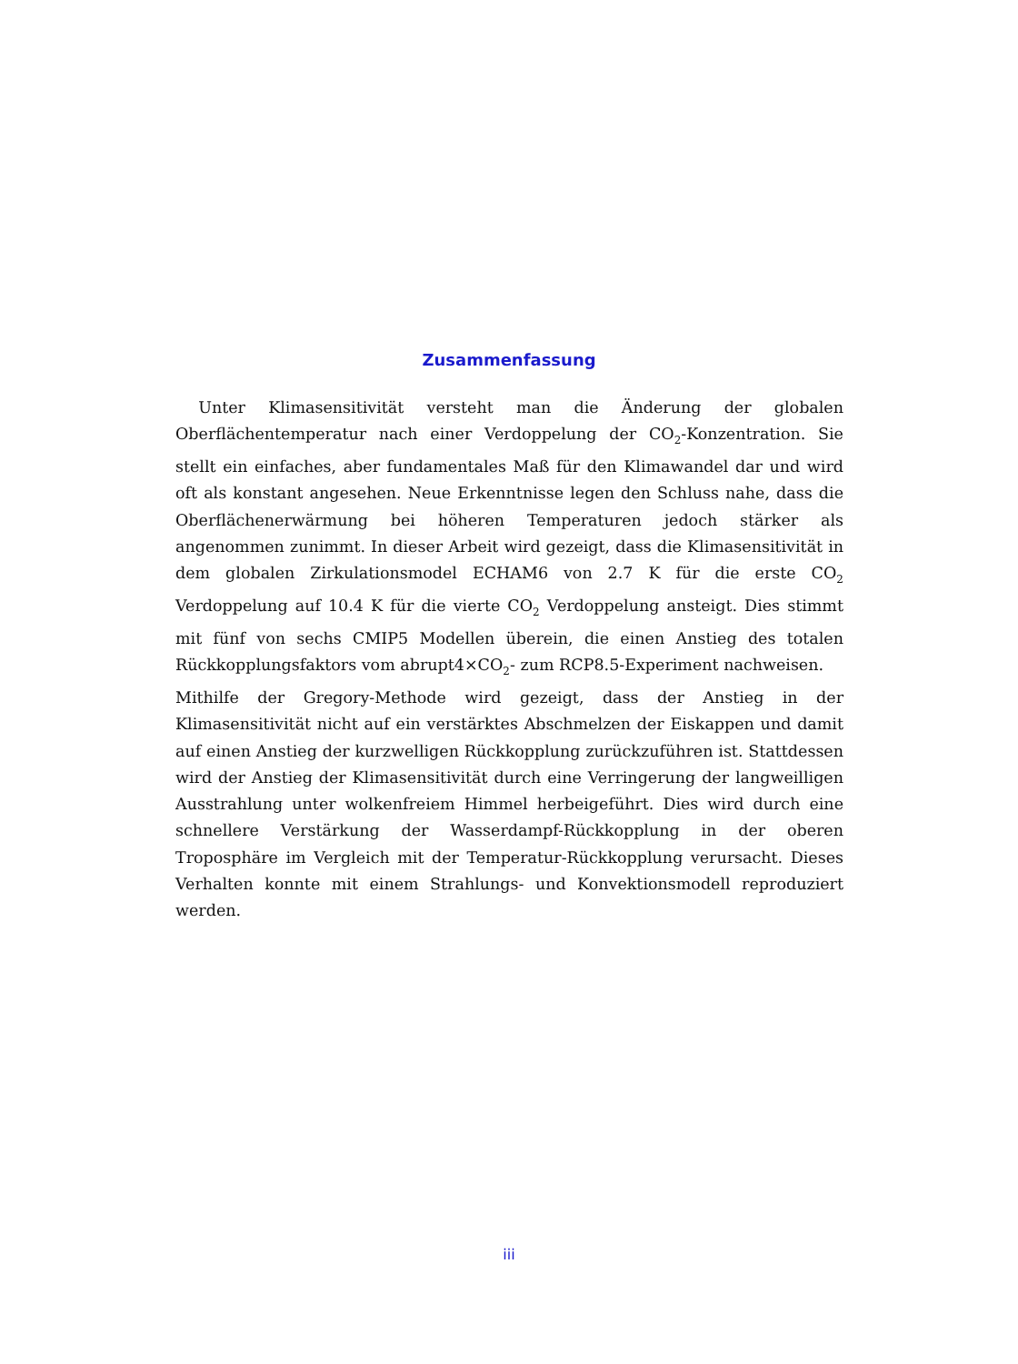Zusammenfassung
Unter Klimasensitivität versteht man die Änderung der globalen Oberflächentemperatur nach einer Verdoppelung der CO<sub>2</sub>-Konzentration. Sie stellt ein einfaches, aber fundamentales Maß für den Klimawandel dar und wird oft als konstant angesehen. Neue Erkenntnisse legen den Schluss nahe, dass die Oberflächenerwärmung bei höheren Temperaturen jedoch stärker als angenommen zunimmt. In dieser Arbeit wird gezeigt, dass die Klimasensitivität in dem globalen Zirkulationsmodel ECHAM6 von 2.7 K für die erste CO<sub>2</sub> Verdoppelung auf 10.4 K für die vierte CO<sub>2</sub> Verdoppelung ansteigt. Dies stimmt mit fünf von sechs CMIP5 Modellen überein, die einen Anstieg des totalen Rückkopplungsfaktors vom abrupt4×CO<sub>2</sub>- zum RCP8.5-Experiment nachweisen.
Mithilfe der Gregory-Methode wird gezeigt, dass der Anstieg in der Klimasensitivität nicht auf ein verstärktes Abschmelzen der Eiskappen und damit auf einen Anstieg der kurzwelligen Rückkopplung zurückzuführen ist. Stattdessen wird der Anstieg der Klimasensitivität durch eine Verringerung der langweilligen Ausstrahlung unter wolkenfreiem Himmel herbeigeführt. Dies wird durch eine schnellere Verstärkung der Wasserdampf-Rückkopplung in der oberen Troposphäre im Vergleich mit der Temperatur-Rückkopplung verursacht. Dieses Verhalten konnte mit einem Strahlungs- und Konvektionsmodell reproduziert werden.
iii